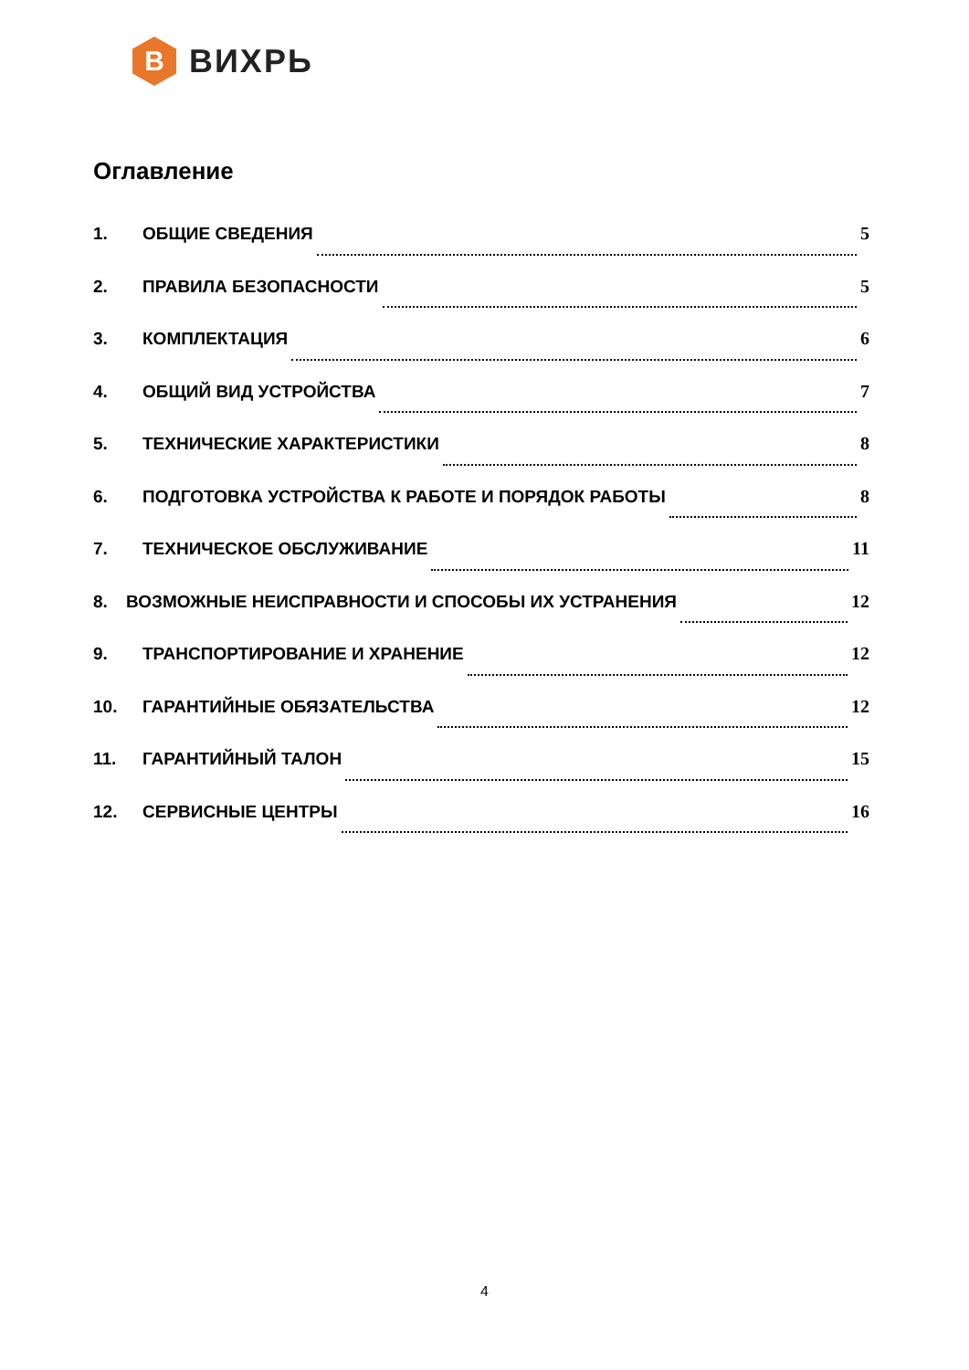В
ВИХРЬ
Оглавление
1. ОБЩИЕ СВЕДЕНИЯ 5
2. ПРАВИЛА БЕЗОПАСНОСТИ 5
3. КОМПЛЕКТАЦИЯ 6
4. ОБЩИЙ ВИД УСТРОЙСТВА 7
5. ТЕХНИЧЕСКИЕ ХАРАКТЕРИСТИКИ 8
6. ПОДГОТОВКА УСТРОЙСТВА К РАБОТЕ И ПОРЯДОК РАБОТЫ 8
7. ТЕХНИЧЕСКОЕ ОБСЛУЖИВАНИЕ 11
8. ВОЗМОЖНЫЕ НЕИСПРАВНОСТИ И СПОСОБЫ ИХ УСТРАНЕНИЯ 12
9. ТРАНСПОРТИРОВАНИЕ И ХРАНЕНИЕ 12
10. ГАРАНТИЙНЫЕ ОБЯЗАТЕЛЬСТВА 12
11. ГАРАНТИЙНЫЙ ТАЛОН 15
12. СЕРВИСНЫЕ ЦЕНТРЫ 16
4